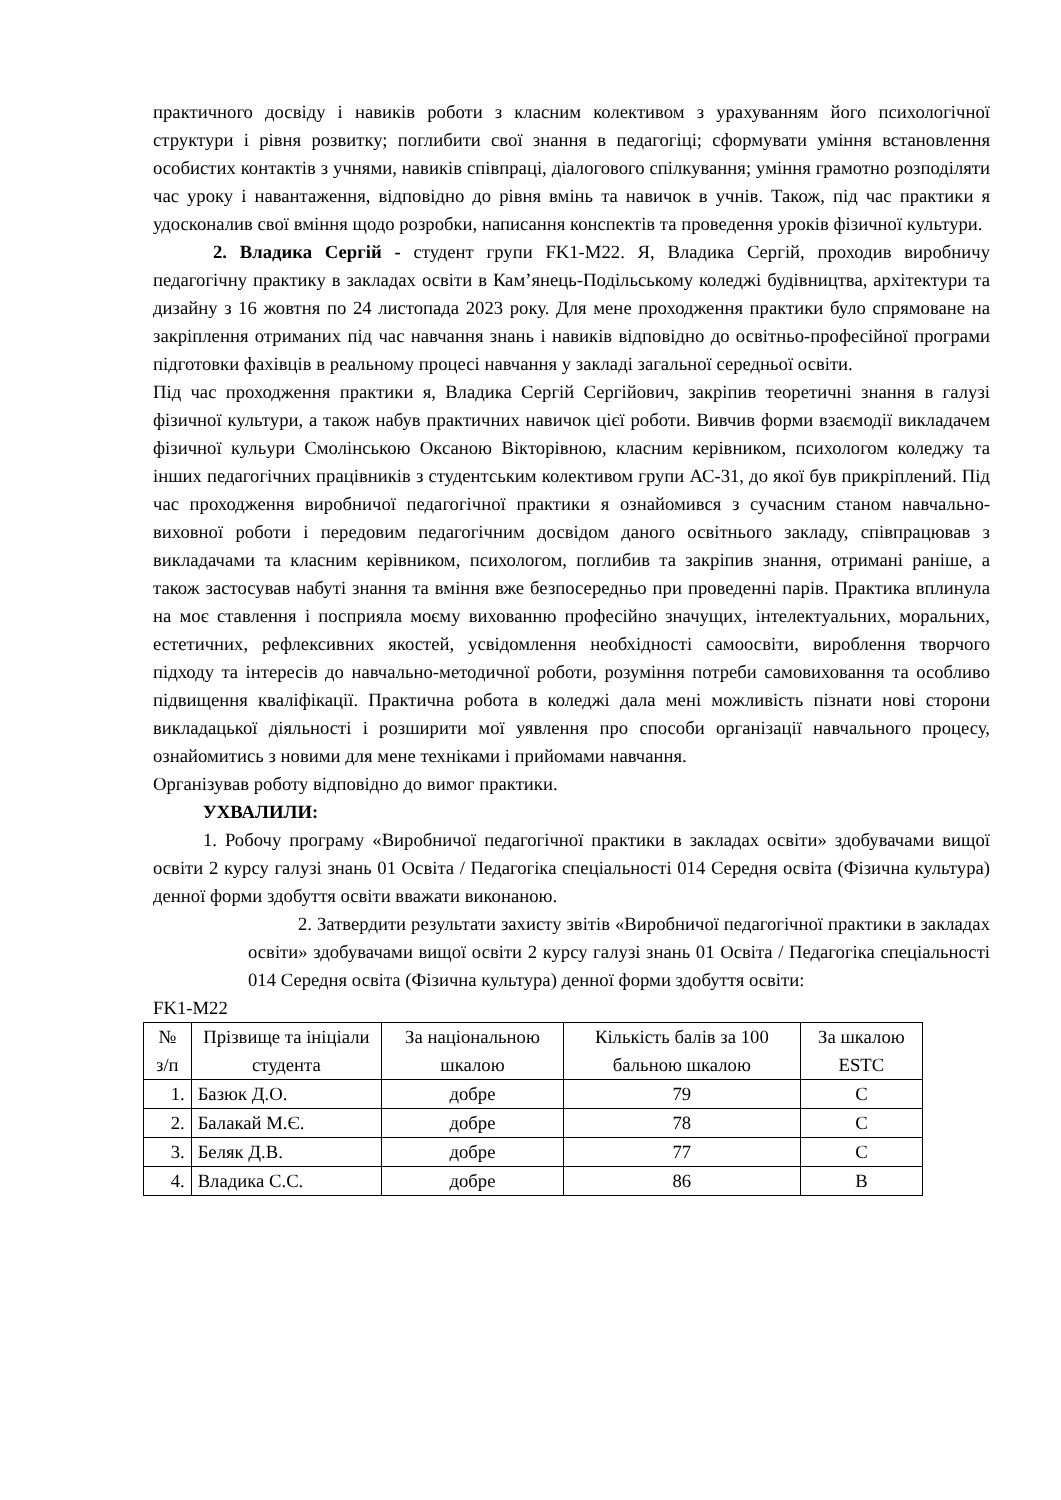практичного досвіду і навиків роботи з класним колективом з урахуванням його психологічної структури і рівня розвитку; поглибити свої знання в педагогіці; сформувати уміння встановлення особистих контактів з учнями, навиків співпраці, діалогового спілкування; уміння грамотно розподіляти час уроку і навантаження, відповідно до рівня вмінь та навичок в учнів. Також, під час практики я удосконалив свої вміння щодо розробки, написання конспектів та проведення уроків фізичної культури.
2. Владика Сергій - студент групи FK1-М22. Я, Владика Сергій, проходив виробничу педагогічну практику в закладах освіти в Кам’янець-Подільському коледжі будівництва, архітектури та дизайну з 16 жовтня по 24 листопада 2023 року. Для мене проходження практики було спрямоване на закріплення отриманих під час навчання знань і навиків відповідно до освітньо-професійної програми підготовки фахівців в реальному процесі навчання у закладі загальної середньої освіти.
Під час проходження практики я, Владика Сергій Сергійович, закріпив теоретичні знання в галузі фізичної культури, а також набув практичних навичок цієї роботи. Вивчив форми взаємодії викладачем фізичної кульури Смолінською Оксаною Вікторівною, класним керівником, психологом коледжу та інших педагогічних працівників з студентським колективом групи АС-31, до якої був прикріплений. Під час проходження виробничої педагогічної практики я ознайомився з сучасним станом навчально-виховної роботи і передовим педагогічним досвідом даного освітнього закладу, співпрацював з викладачами та класним керівником, психологом, поглибив та закріпив знання, отримані раніше, а також застосував набуті знання та вміння вже безпосередньо при проведенні парів. Практика вплинула на моє ставлення і посприяла моєму вихованню професійно значущих, інтелектуальних, моральних, естетичних, рефлексивних якостей, усвідомлення необхідності самоосвіти, вироблення творчого підходу та інтересів до навчально-методичної роботи, розуміння потреби самовиховання та особливо підвищення кваліфікації. Практична робота в коледжі дала мені можливість пізнати нові сторони викладацької діяльності і розширити мої уявлення про способи організації навчального процесу, ознайомитись з новими для мене техніками і прийомами навчання.
Організував роботу відповідно до вимог практики.
УХВАЛИЛИ:
1. Робочу програму «Виробничої педагогічної практики в закладах освіти» здобувачами вищої освіти 2 курсу галузі знань 01 Освіта / Педагогіка спеціальності 014 Середня освіта (Фізична культура) денної форми здобуття освіти вважати виконаною.
2. Затвердити результати захисту звітів «Виробничої педагогічної практики в закладах освіти» здобувачами вищої освіти 2 курсу галузі знань 01 Освіта / Педагогіка спеціальності 014 Середня освіта (Фізична культура) денної форми здобуття освіти:
FK1-М22
| № з/п | Прізвище та ініціали студента | За національною шкалою | Кількість балів за 100 бальною шкалою | За шкалою ESTC |
| --- | --- | --- | --- | --- |
| 1. | Базюк Д.О. | добре | 79 | C |
| 2. | Балакай М.Є. | добре | 78 | C |
| 3. | Беляк Д.В. | добре | 77 | C |
| 4. | Владика С.С. | добре | 86 | B |